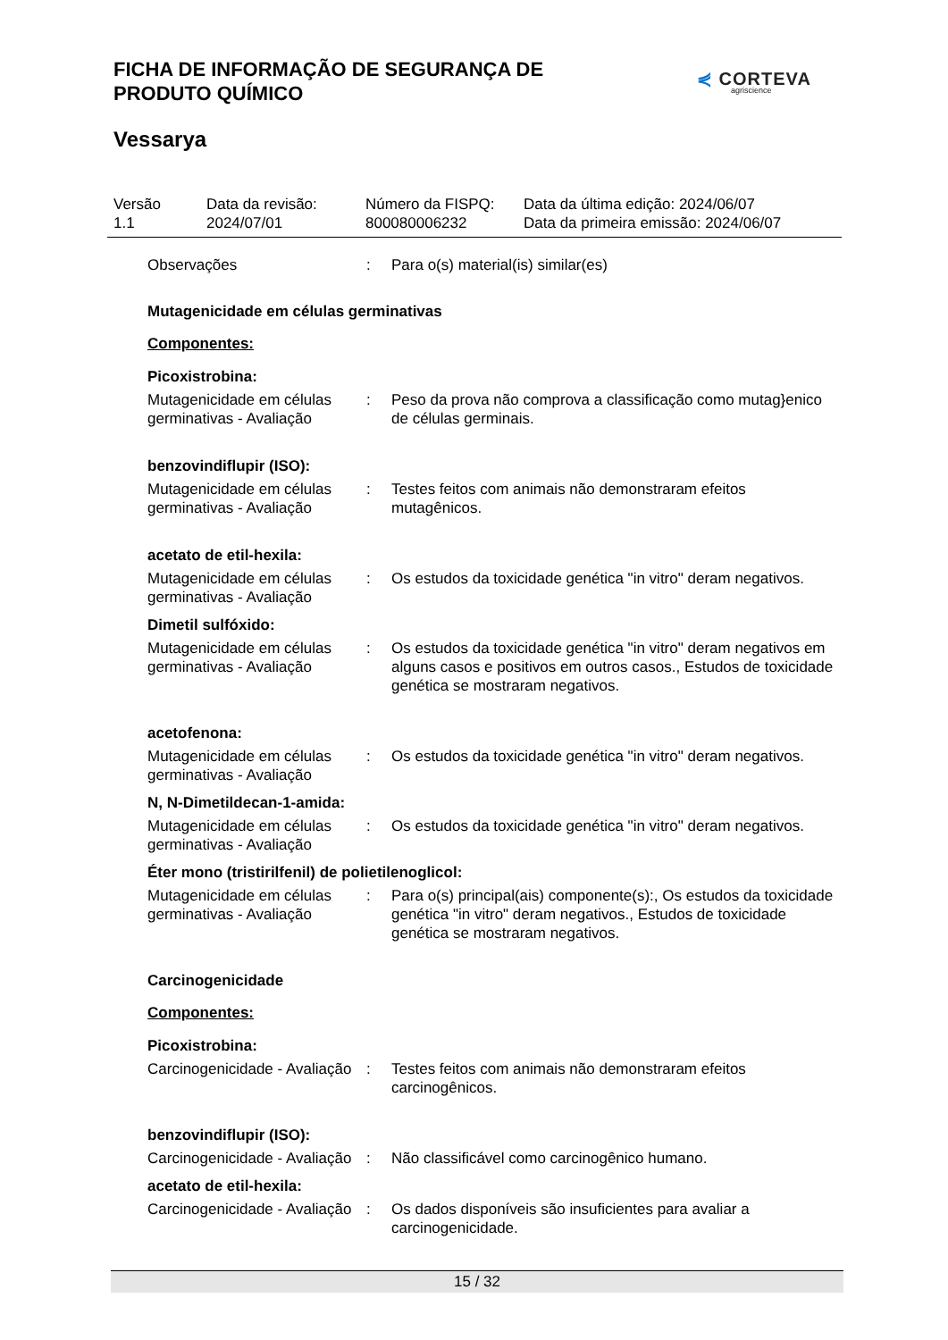FICHA DE INFORMAÇÃO DE SEGURANÇA DE PRODUTO QUÍMICO
⋞ CORTEVA
agriscience
Vessarya
Versão
1.1
Data da revisão:
2024/07/01
Número da FISPQ:
800080006232
Data da última edição: 2024/06/07
Data da primeira emissão: 2024/06/07
Observações : Para o(s) material(is) similar(es)
Mutagenicidade em células germinativas
Componentes:
Picoxistrobina:
Mutagenicidade em células germinativas - Avaliação
: Peso da prova não comprova a classificação como mutag}enico de células germinais.
benzovindiflupir (ISO):
Mutagenicidade em células germinativas - Avaliação
: Testes feitos com animais não demonstraram efeitos mutagênicos.
acetato de etil-hexila:
Mutagenicidade em células germinativas - Avaliação
: Os estudos da toxicidade genética "in vitro" deram negativos.
Dimetil sulfóxido:
Mutagenicidade em células germinativas - Avaliação
: Os estudos da toxicidade genética "in vitro" deram negativos em alguns casos e positivos em outros casos., Estudos de toxicidade genética se mostraram negativos.
acetofenona:
Mutagenicidade em células germinativas - Avaliação
: Os estudos da toxicidade genética "in vitro" deram negativos.
N, N-Dimetildecan-1-amida:
Mutagenicidade em células germinativas - Avaliação
: Os estudos da toxicidade genética "in vitro" deram negativos.
Éter mono (tristirilfenil) de polietilenoglicol:
Mutagenicidade em células germinativas - Avaliação
: Para o(s) principal(ais) componente(s):, Os estudos da toxicidade genética "in vitro" deram negativos., Estudos de toxicidade genética se mostraram negativos.
Carcinogenicidade
Componentes:
Picoxistrobina:
Carcinogenicidade - Avaliação
: Testes feitos com animais não demonstraram efeitos carcinogênicos.
benzovindiflupir (ISO):
Carcinogenicidade - Avaliação
: Não classificável como carcinogênico humano.
acetato de etil-hexila:
Carcinogenicidade - Avaliação
: Os dados disponíveis são insuficientes para avaliar a carcinogenicidade.
15 / 32